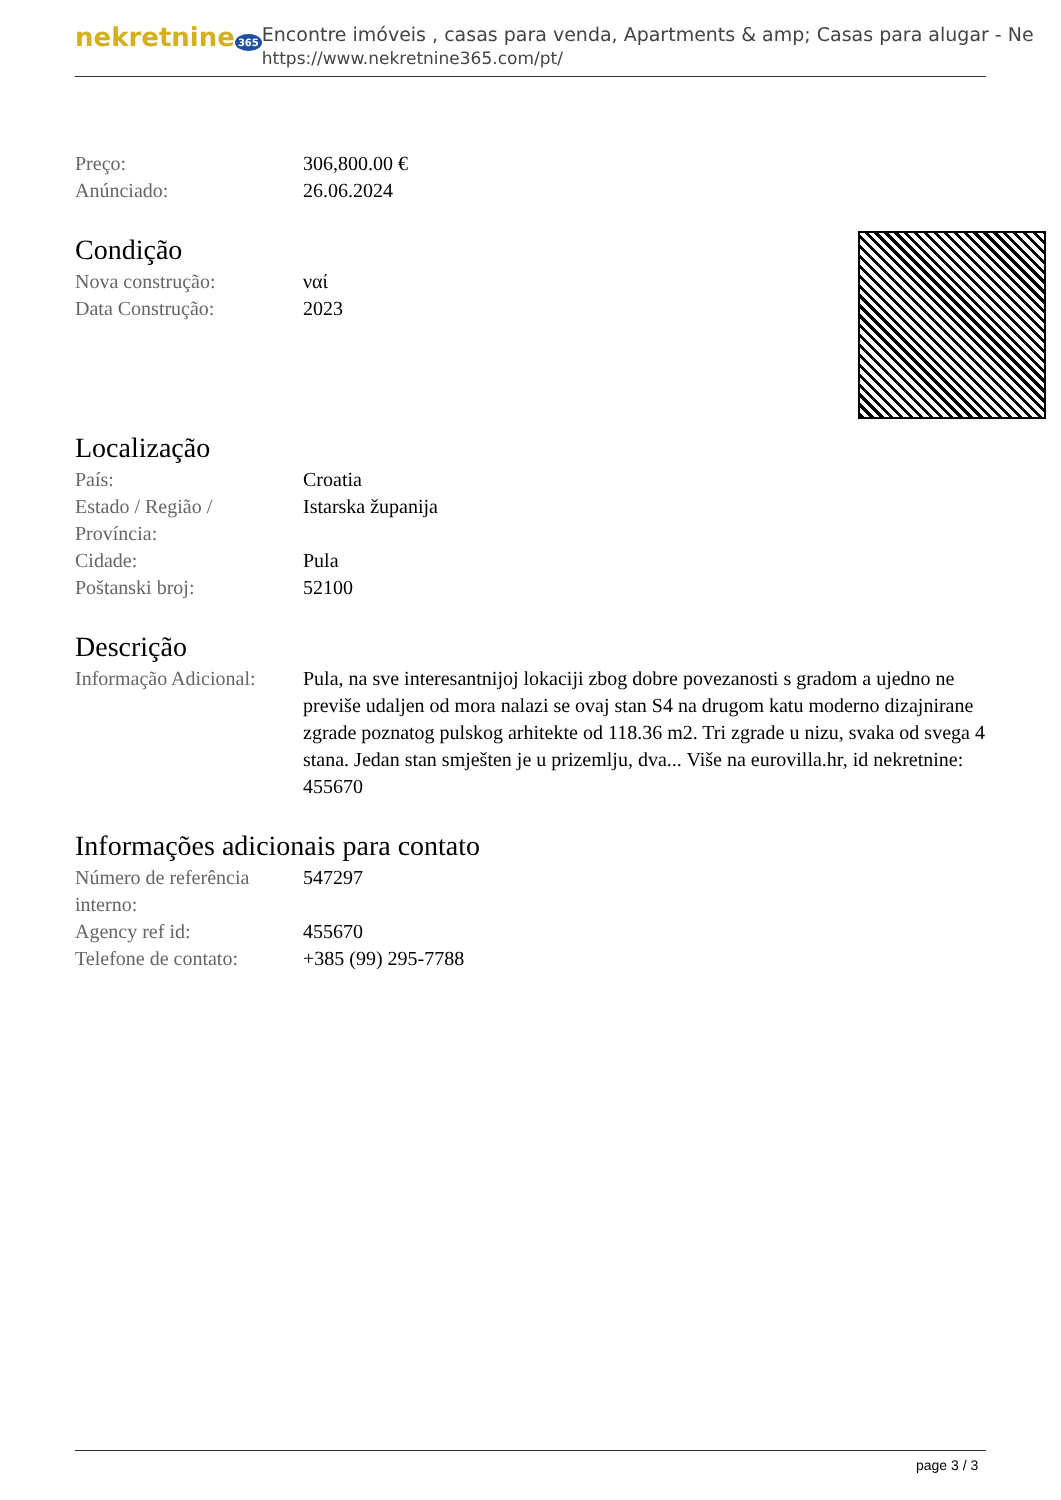nekretnine 365
Encontre imóveis , casas para venda, Apartments & amp; Casas para alugar - Ne
https://www.nekretnine365.com/pt/
| Preço: | 306,800.00 € |
| Anúnciado: | 26.06.2024 |
Condição
| Nova construção: | ναί |
| Data Construção: | 2023 |
Localização
| País: | Croatia |
| Estado / Região / Província: | Istarska županija |
| Cidade: | Pula |
| Poštanski broj: | 52100 |
Descrição
| Informação Adicional: | Pula, na sve interesantnijoj lokaciji zbog dobre povezanosti s gradom a ujedno ne previše udaljen od mora nalazi se ovaj stan S4 na drugom katu moderno dizajnirane zgrade poznatog pulskog arhitekte od 118.36 m2. Tri zgrade u nizu, svaka od svega 4 stana. Jedan stan smješten je u prizemlju, dva... Više na eurovilla.hr, id nekretnine: 455670 |
Informações adicionais para contato
| Número de referência interno: | 547297 |
| Agency ref id: | 455670 |
| Telefone de contato: | +385 (99) 295-7788 |
page 3 / 3